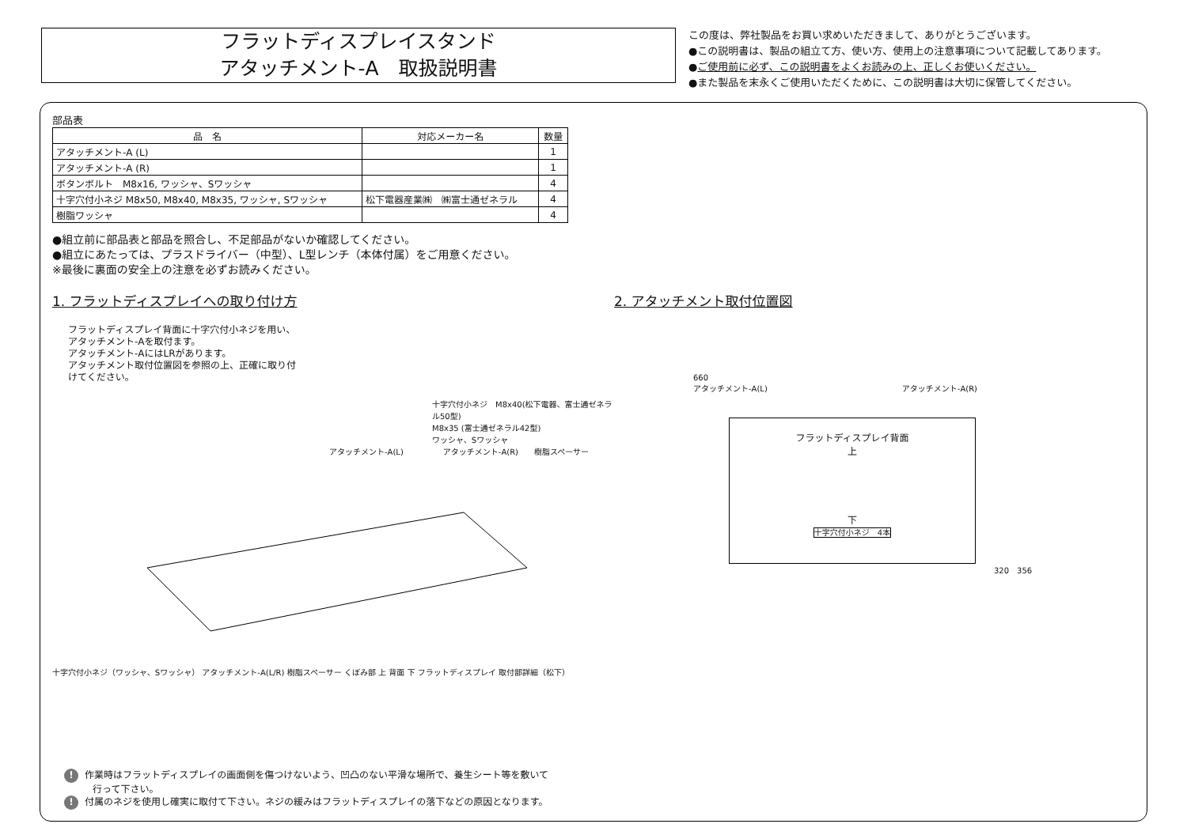フラットディスプレイスタンド
アタッチメント-A　取扱説明書
この度は、弊社製品をお買い求めいただきまして、ありがとうございます。
●この説明書は、製品の組立て方、使い方、使用上の注意事項について記載してあります。
●ご使用前に必ず、この説明書をよくお読みの上、正しくお使いください。
●また製品を末永くご使用いただくために、この説明書は大切に保管してください。
部品表
| 品 名 | 対応メーカー名 | 数量 |
| --- | --- | --- |
| アタッチメント-A (L) | | 1 |
| アタッチメント-A (R) | | 1 |
| ボタンボルト M8x16, ワッシャ、Sワッシャ | | 4 |
| 十字穴付小ネジ M8x50, M8x40, M8x35, ワッシャ, Sワッシャ | 松下電器産業㈱ ㈱富士通ゼネラル | 4 |
| 樹脂ワッシャ | | 4 |
●組立前に部品表と部品を照合し、不足部品がないか確認してください。
●組立にあたっては、プラスドライバー（中型）、L型レンチ（本体付属）をご用意ください。
※最後に裏面の安全上の注意を必ずお読みください。
1. フラットディスプレイへの取り付け方
フラットディスプレイ背面に十字穴付小ネジを用い、
アタッチメント-Aを取付ます。
アタッチメント-AにはLRがあります。
アタッチメント取付位置図を参照の上、正確に取り付
けてください。
十字穴付小ネジ　M8x40(松下電器、富士通ゼネラル50型)
M8x35 (富士通ゼネラル42型)
ワッシャ、Sワッシャ
アタッチメント-A(L)　　　　　アタッチメント-A(R)　　樹脂スペーサー
十字穴付小ネジ（ワッシャ、Sワッシャ） アタッチメント-A(L/R) 樹脂スペーサー くぼみ部 上 背面 下 フラットディスプレイ 取付部詳細（松下）
2. アタッチメント取付位置図
660
アタッチメント-A(L)　　　　　　　　　　　　　　　　　アタッチメント-A(R)
フラットディスプレイ背面
上
下
十字穴付小ネジ　4本
320　356
! 作業時はフラットディスプレイの画面側を傷つけないよう、凹凸のない平滑な場所で、養生シート等を敷いて
　　　行って下さい。
! 付属のネジを使用し確実に取付て下さい。ネジの緩みはフラットディスプレイの落下などの原因となります。